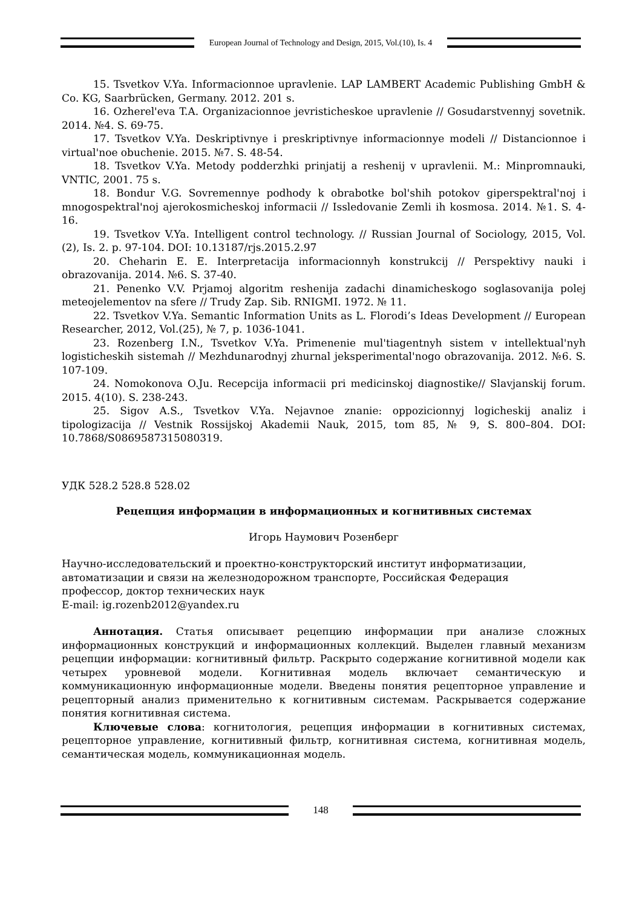European Journal of Technology and Design, 2015, Vol.(10), Is. 4
15. Tsvetkov V.Ya. Informacionnoe upravlenie. LAP LAMBERT Academic Publishing GmbH & Co. KG, Saarbrücken, Germany. 2012. 201 s.
16. Ozherel'eva T.A. Organizacionnoe jevristicheskoe upravlenie // Gosudarstvennyj sovetnik. 2014. №4. S. 69-75.
17. Tsvetkov V.Ya. Deskriptivnye i preskriptivnye informacionnye modeli // Distancionnoe i virtual'noe obuchenie. 2015. №7. S. 48-54.
18. Tsvetkov V.Ya. Metody podderzhki prinjatij a reshenij v upravlenii. M.: Minpromnauki, VNTIC, 2001. 75 s.
18. Bondur V.G. Sovremennye podhody k obrabotke bol'shih potokov giperspektral'noj i mnogospektral'noj ajerokosmicheskoj informacii // Issledovanie Zemli ih kosmosa. 2014. №1. S. 4-16.
19. Tsvetkov V.Ya. Intelligent control technology. // Russian Journal of Sociology, 2015, Vol. (2), Is. 2. p. 97-104. DOI: 10.13187/rjs.2015.2.97
20. Cheharin E. E. Interpretacija informacionnyh konstrukcij // Perspektivy nauki i obrazovanija. 2014. №6. S. 37-40.
21. Penenko V.V. Prjamoj algoritm reshenija zadachi dinamicheskogo soglasovanija polej meteojelementov na sfere // Trudy Zap. Sib. RNIGMI. 1972. № 11.
22. Tsvetkov V.Ya. Semantic Information Units as L. Florodi’s Ideas Development // European Researcher, 2012, Vol.(25), № 7, p. 1036-1041.
23. Rozenberg I.N., Tsvetkov V.Ya. Primenenie mul'tiagentnyh sistem v intellektual'nyh logisticheskih sistemah // Mezhdunarodnyj zhurnal jeksperimental'nogo obrazovanija. 2012. №6. S. 107-109.
24. Nomokonova O.Ju. Recepcija informacii pri medicinskoj diagnostike// Slavjanskij forum. 2015. 4(10). S. 238-243.
25. Sigov A.S., Tsvetkov V.Ya. Nejavnoe znanie: oppozicionnyj logicheskij analiz i tipologizacija // Vestnik Rossijskoj Akademii Nauk, 2015, tom 85, № 9, S. 800–804. DOI: 10.7868/S0869587315080319.
УДК 528.2 528.8 528.02
Рецепция информации в информационных и когнитивных системах
Игорь Наумович Розенберг
Научно-исследовательский и проектно-конструкторский институт информатизации,
автоматизации и связи на железнодорожном транспорте, Российская Федерация
профессор, доктор технических наук
E-mail: ig.rozenb2012@yandex.ru
Аннотация. Статья описывает рецепцию информации при анализе сложных информационных конструкций и информационных коллекций. Выделен главный механизм рецепции информации: когнитивный фильтр. Раскрыто содержание когнитивной модели как четырех уровневой модели. Когнитивная модель включает семантическую и коммуникационную информационные модели. Введены понятия рецепторное управление и рецепторный анализ применительно к когнитивным системам. Раскрывается содержание понятия когнитивная система.
Ключевые слова: когнитология, рецепция информации в когнитивных системах, рецепторное управление, когнитивный фильтр, когнитивная система, когнитивная модель, семантическая модель, коммуникационная модель.
148